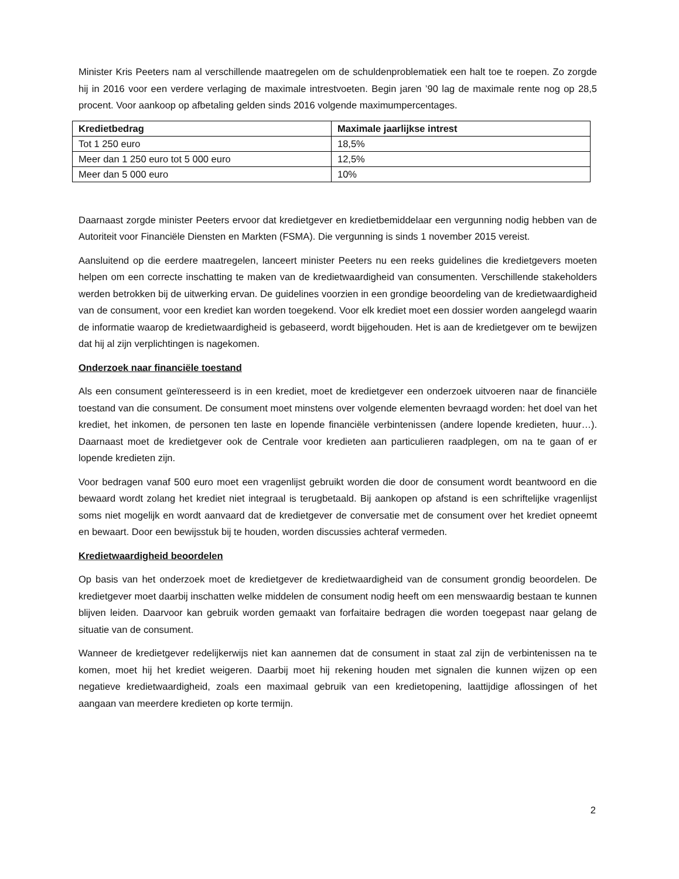Minister Kris Peeters nam al verschillende maatregelen om de schuldenproblematiek een halt toe te roepen. Zo zorgde hij in 2016 voor een verdere verlaging de maximale intrestvoeten. Begin jaren ’90 lag de maximale rente nog op 28,5 procent. Voor aankoop op afbetaling gelden sinds 2016 volgende maximumpercentages.
| Kredietbedrag | Maximale jaarlijkse intrest |
| --- | --- |
| Tot 1 250 euro | 18,5% |
| Meer dan 1 250 euro tot 5 000 euro | 12,5% |
| Meer dan 5 000 euro | 10% |
Daarnaast zorgde minister Peeters ervoor dat kredietgever en kredietbemiddelaar een vergunning nodig hebben van de Autoriteit voor Financiële Diensten en Markten (FSMA). Die vergunning is sinds 1 november 2015 vereist.
Aansluitend op die eerdere maatregelen, lanceert minister Peeters nu een reeks guidelines die kredietgevers moeten helpen om een correcte inschatting te maken van de kredietwaardigheid van consumenten. Verschillende stakeholders werden betrokken bij de uitwerking ervan. De guidelines voorzien in een grondige beoordeling van de kredietwaardigheid van de consument, voor een krediet kan worden toegekend. Voor elk krediet moet een dossier worden aangelegd waarin de informatie waarop de kredietwaardigheid is gebaseerd, wordt bijgehouden. Het is aan de kredietgever om te bewijzen dat hij al zijn verplichtingen is nagekomen.
Onderzoek naar financiële toestand
Als een consument geïnteresseerd is in een krediet, moet de kredietgever een onderzoek uitvoeren naar de financiële toestand van die consument. De consument moet minstens over volgende elementen bevraagd worden: het doel van het krediet, het inkomen, de personen ten laste en lopende financiële verbintenissen (andere lopende kredieten, huur…). Daarnaast moet de kredietgever ook de Centrale voor kredieten aan particulieren raadplegen, om na te gaan of er lopende kredieten zijn.
Voor bedragen vanaf 500 euro moet een vragenlijst gebruikt worden die door de consument wordt beantwoord en die bewaard wordt zolang het krediet niet integraal is terugbetaald. Bij aankopen op afstand is een schriftelijke vragenlijst soms niet mogelijk en wordt aanvaard dat de kredietgever de conversatie met de consument over het krediet opneemt en bewaart. Door een bewijsstuk bij te houden, worden discussies achteraf vermeden.
Kredietwaardigheid beoordelen
Op basis van het onderzoek moet de kredietgever de kredietwaardigheid van de consument grondig beoordelen. De kredietgever moet daarbij inschatten welke middelen de consument nodig heeft om een menswaardig bestaan te kunnen blijven leiden. Daarvoor kan gebruik worden gemaakt van forfaitaire bedragen die worden toegepast naar gelang de situatie van de consument.
Wanneer de kredietgever redelijkerwijs niet kan aannemen dat de consument in staat zal zijn de verbintenissen na te komen, moet hij het krediet weigeren. Daarbij moet hij rekening houden met signalen die kunnen wijzen op een negatieve kredietwaardigheid, zoals een maximaal gebruik van een kredietopening, laattijdige aflossingen of het aangaan van meerdere kredieten op korte termijn.
2